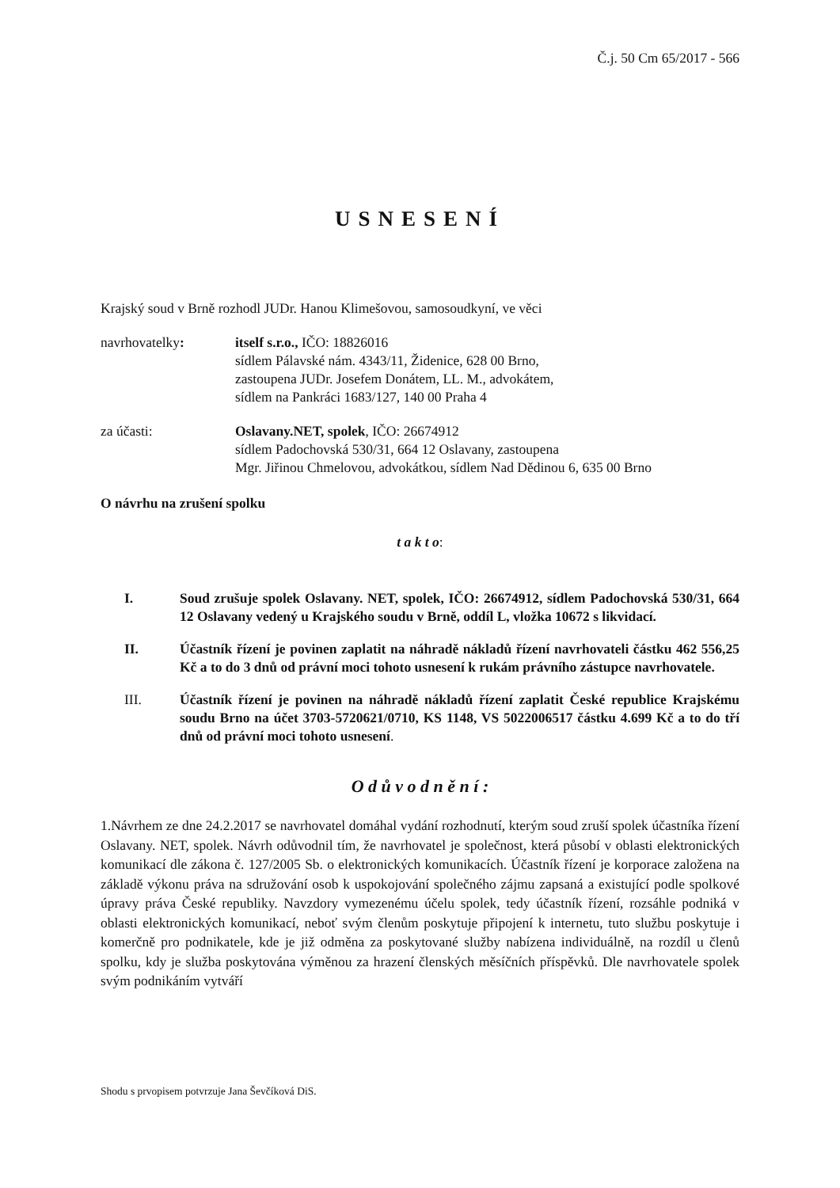Č.j. 50 Cm 65/2017 - 566
USNESENÍ
Krajský soud v Brně rozhodl JUDr. Hanou Klimešovou, samosoudkyní, ve věci
navrhovatelky: itself s.r.o., IČO: 18826016
sídlem Pálavské nám. 4343/11, Židenice, 628 00 Brno,
zastoupena JUDr. Josefem Donátem, LL. M., advokátem,
sídlem na Pankráci 1683/127, 140 00 Praha 4
za účasti: Oslavany.NET, spolek, IČO: 26674912
sídlem Padochovská 530/31, 664 12 Oslavany, zastoupena
Mgr. Jiřinou Chmelovou, advokátkou, sídlem Nad Dědinou 6, 635 00 Brno
O návrhu na zrušení spolku
t a k t o:
I. Soud zrušuje spolek Oslavany. NET, spolek, IČO: 26674912, sídlem Padochovská 530/31, 664 12 Oslavany vedený u Krajského soudu v Brně, oddíl L, vložka 10672 s likvidací.
II. Účastník řízení je povinen zaplatit na náhradě nákladů řízení navrhovateli částku 462 556,25 Kč a to do 3 dnů od právní moci tohoto usnesení k rukám právního zástupce navrhovatele.
III. Účastník řízení je povinen na náhradě nákladů řízení zaplatit České republice Krajskému soudu Brno na účet 3703-5720621/0710, KS 1148, VS 5022006517 částku 4.699 Kč a to do tří dnů od právní moci tohoto usnesení.
O d ů v o d n ě n í :
1.Návrhem ze dne 24.2.2017 se navrhovatel domáhal vydání rozhodnutí, kterým soud zruší spolek účastníka řízení Oslavany. NET, spolek. Návrh odůvodnil tím, že navrhovatel je společnost, která působí v oblasti elektronických komunikací dle zákona č. 127/2005 Sb. o elektronických komunikacích. Účastník řízení je korporace založena na základě výkonu práva na sdružování osob k uspokojování společného zájmu zapsaná a existující podle spolkové úpravy práva České republiky. Navzdory vymezenému účelu spolek, tedy účastník řízení, rozsáhle podniká v oblasti elektronických komunikací, neboť svým členům poskytuje připojení k internetu, tuto službu poskytuje i komerčně pro podnikatele, kde je již odměna za poskytované služby nabízena individuálně, na rozdíl u členů spolku, kdy je služba poskytována výměnou za hrazení členských měsíčních příspěvků. Dle navrhovatele spolek svým podnikáním vytváří
Shodu s prvopisem potvrzuje Jana Ševčíková DiS.